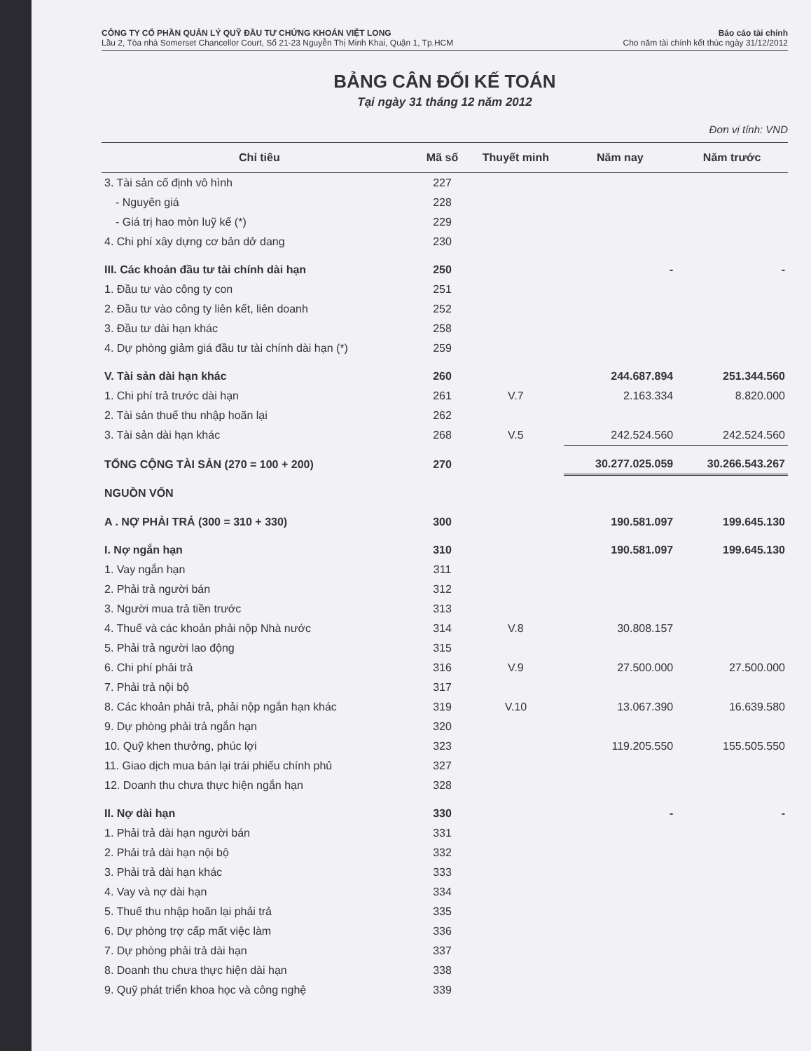CÔNG TY CỔ PHẦN QUẢN LÝ QUỸ ĐẦU TƯ CHỨNG KHOÁN VIỆT LONG
Lầu 2, Tòa nhà Somerset Chancellor Court, Số 21-23 Nguyễn Thị Minh Khai, Quận 1, Tp.HCM
Báo cáo tài chính
Cho năm tài chính kết thúc ngày 31/12/2012
BẢNG CÂN ĐỐI KẾ TOÁN
Tại ngày 31 tháng 12 năm 2012
Đơn vị tính: VND
| Chỉ tiêu | Mã số | Thuyết minh | Năm nay | Năm trước |
| --- | --- | --- | --- | --- |
| 3. Tài sản cố định vô hình | 227 | | | |
| - Nguyên giá | 228 | | | |
| - Giá trị hao mòn luỹ kế (*) | 229 | | | |
| 4. Chi phí xây dựng cơ bản dở dang | 230 | | | |
| III. Các khoản đầu tư tài chính dài hạn | 250 | | - | - |
| 1. Đầu tư vào công ty con | 251 | | | |
| 2. Đầu tư vào công ty liên kết, liên doanh | 252 | | | |
| 3. Đầu tư dài hạn khác | 258 | | | |
| 4. Dự phòng giảm giá đầu tư tài chính dài hạn (*) | 259 | | | |
| V. Tài sản dài hạn khác | 260 | | 244.687.894 | 251.344.560 |
| 1. Chi phí trả trước dài hạn | 261 | V.7 | 2.163.334 | 8.820.000 |
| 2. Tài sản thuế thu nhập hoãn lại | 262 | | | |
| 3. Tài sản dài hạn khác | 268 | V.5 | 242.524.560 | 242.524.560 |
| TỔNG CỘNG TÀI SẢN (270 = 100 + 200) | 270 | | 30.277.025.059 | 30.266.543.267 |
| NGUỒN VỐN | | | | |
| A . NỢ PHẢI TRẢ (300 = 310 + 330) | 300 | | 190.581.097 | 199.645.130 |
| I. Nợ ngắn hạn | 310 | | 190.581.097 | 199.645.130 |
| 1. Vay ngắn hạn | 311 | | | |
| 2. Phải trả người bán | 312 | | | |
| 3. Người mua trả tiền trước | 313 | | | |
| 4. Thuế và các khoản phải nộp Nhà nước | 314 | V.8 | 30.808.157 | |
| 5. Phải trả người lao động | 315 | | | |
| 6. Chi phí phải trả | 316 | V.9 | 27.500.000 | 27.500.000 |
| 7. Phải trả nội bộ | 317 | | | |
| 8. Các khoản phải trả, phải nộp ngắn hạn khác | 319 | V.10 | 13.067.390 | 16.639.580 |
| 9. Dự phòng phải trả ngắn hạn | 320 | | | |
| 10. Quỹ khen thưởng, phúc lợi | 323 | | 119.205.550 | 155.505.550 |
| 11. Giao dịch mua bán lại trái phiếu chính phủ | 327 | | | |
| 12. Doanh thu chưa thực hiện ngắn hạn | 328 | | | |
| II. Nợ dài hạn | 330 | | - | - |
| 1. Phải trả dài hạn người bán | 331 | | | |
| 2. Phải trả dài hạn nội bộ | 332 | | | |
| 3. Phải trả dài hạn khác | 333 | | | |
| 4. Vay và nợ dài hạn | 334 | | | |
| 5. Thuế thu nhập hoãn lại phải trả | 335 | | | |
| 6. Dự phòng trợ cấp mất việc làm | 336 | | | |
| 7. Dự phòng phải trả dài hạn | 337 | | | |
| 8. Doanh thu chưa thực hiện dài hạn | 338 | | | |
| 9. Quỹ phát triển khoa học và công nghệ | 339 | | | |